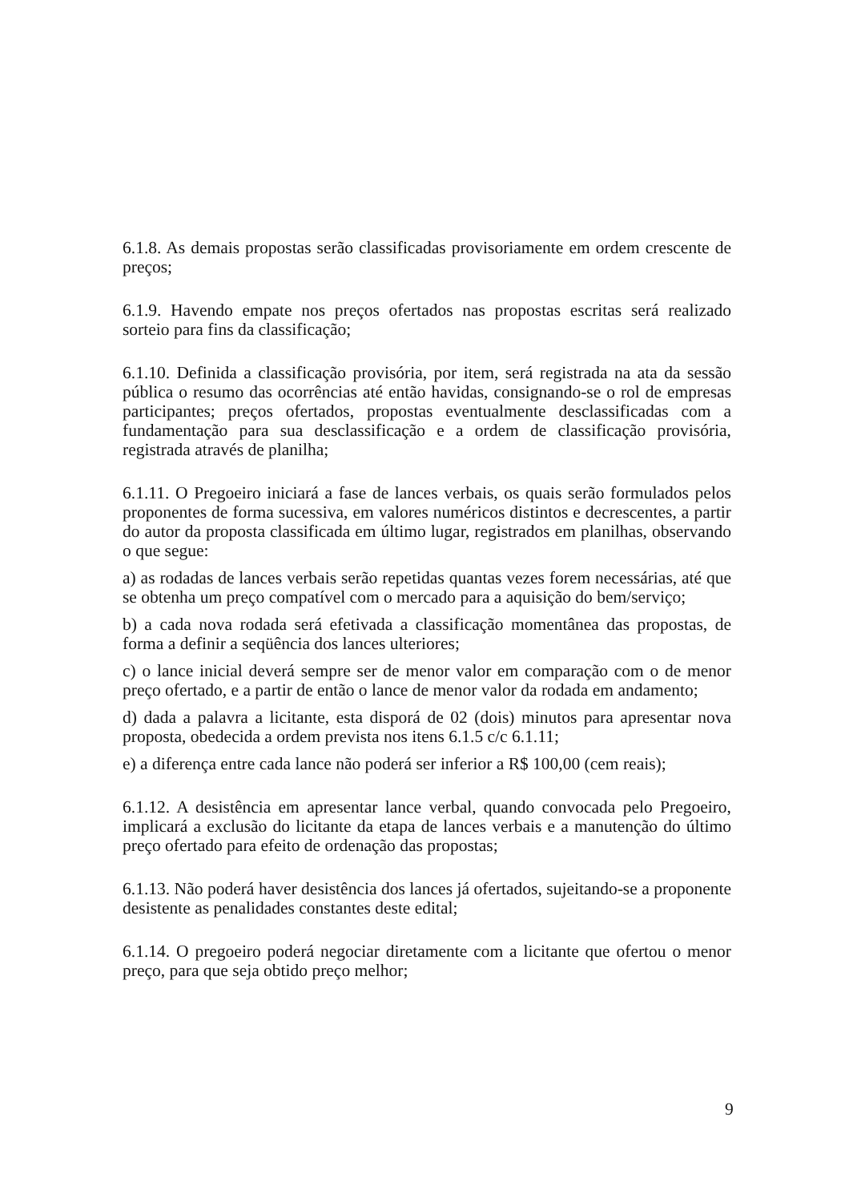6.1.8. As demais propostas serão classificadas provisoriamente em ordem crescente de preços;
6.1.9. Havendo empate nos preços ofertados nas propostas escritas será realizado sorteio para fins da classificação;
6.1.10. Definida a classificação provisória, por item, será registrada na ata da sessão pública o resumo das ocorrências até então havidas, consignando-se o rol de empresas participantes; preços ofertados, propostas eventualmente desclassificadas com a fundamentação para sua desclassificação e a ordem de classificação provisória, registrada através de planilha;
6.1.11. O Pregoeiro iniciará a fase de lances verbais, os quais serão formulados pelos proponentes de forma sucessiva, em valores numéricos distintos e decrescentes, a partir do autor da proposta classificada em último lugar, registrados em planilhas, observando o que segue:
a) as rodadas de lances verbais serão repetidas quantas vezes forem necessárias, até que se obtenha um preço compatível com o mercado para a aquisição do bem/serviço;
b) a cada nova rodada será efetivada a classificação momentânea das propostas, de forma a definir a seqüência dos lances ulteriores;
c) o lance inicial deverá sempre ser de menor valor em comparação com o de menor preço ofertado, e a partir de então o lance de menor valor da rodada em andamento;
d) dada a palavra a licitante, esta disporá de 02 (dois) minutos para apresentar nova proposta, obedecida a ordem prevista nos itens 6.1.5 c/c 6.1.11;
e) a diferença entre cada lance não poderá ser inferior a R$ 100,00 (cem reais);
6.1.12. A desistência em apresentar lance verbal, quando convocada pelo Pregoeiro, implicará a exclusão do licitante da etapa de lances verbais e a manutenção do último preço ofertado para efeito de ordenação das propostas;
6.1.13. Não poderá haver desistência dos lances já ofertados, sujeitando-se a proponente desistente as penalidades constantes deste edital;
6.1.14. O pregoeiro poderá negociar diretamente com a licitante que ofertou o menor preço, para que seja obtido preço melhor;
9